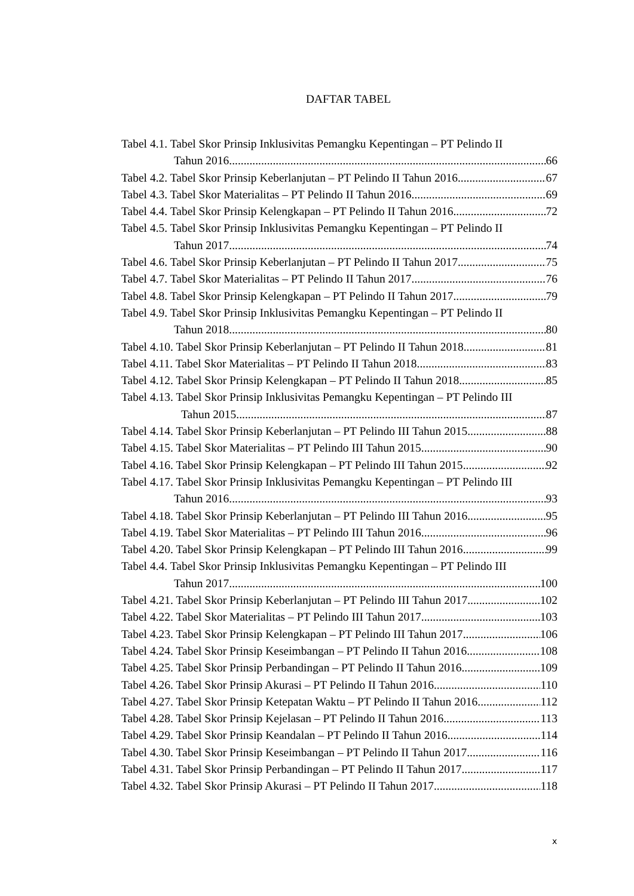DAFTAR TABEL
Tabel 4.1. Tabel Skor Prinsip Inklusivitas Pemangku Kepentingan – PT Pelindo II
Tahun 2016 66
Tabel 4.2. Tabel Skor Prinsip Keberlanjutan – PT Pelindo II Tahun 2016 67
Tabel 4.3. Tabel Skor Materialitas – PT Pelindo II Tahun 2016 69
Tabel 4.4. Tabel Skor Prinsip Kelengkapan – PT Pelindo II Tahun 2016 72
Tabel 4.5. Tabel Skor Prinsip Inklusivitas Pemangku Kepentingan – PT Pelindo II
Tahun 2017 74
Tabel 4.6. Tabel Skor Prinsip Keberlanjutan – PT Pelindo II Tahun 2017 75
Tabel 4.7. Tabel Skor Materialitas – PT Pelindo II Tahun 2017 76
Tabel 4.8. Tabel Skor Prinsip Kelengkapan – PT Pelindo II Tahun 2017 79
Tabel 4.9. Tabel Skor Prinsip Inklusivitas Pemangku Kepentingan – PT Pelindo II
Tahun 2018 80
Tabel 4.10. Tabel Skor Prinsip Keberlanjutan – PT Pelindo II Tahun 2018 81
Tabel 4.11. Tabel Skor Materialitas – PT Pelindo II Tahun 2018 83
Tabel 4.12. Tabel Skor Prinsip Kelengkapan – PT Pelindo II Tahun 2018 85
Tabel 4.13. Tabel Skor Prinsip Inklusivitas Pemangku Kepentingan – PT Pelindo III
Tahun 2015 87
Tabel 4.14. Tabel Skor Prinsip Keberlanjutan – PT Pelindo III Tahun 2015 88
Tabel 4.15. Tabel Skor Materialitas – PT Pelindo III Tahun 2015 90
Tabel 4.16. Tabel Skor Prinsip Kelengkapan – PT Pelindo III Tahun 2015 92
Tabel 4.17. Tabel Skor Prinsip Inklusivitas Pemangku Kepentingan – PT Pelindo III
Tahun 2016 93
Tabel 4.18. Tabel Skor Prinsip Keberlanjutan – PT Pelindo III Tahun 2016 95
Tabel 4.19. Tabel Skor Materialitas – PT Pelindo III Tahun 2016 96
Tabel 4.20. Tabel Skor Prinsip Kelengkapan – PT Pelindo III Tahun 2016 99
Tabel 4.4. Tabel Skor Prinsip Inklusivitas Pemangku Kepentingan – PT Pelindo III
Tahun 2017 100
Tabel 4.21. Tabel Skor Prinsip Keberlanjutan – PT Pelindo III Tahun 2017 102
Tabel 4.22. Tabel Skor Materialitas – PT Pelindo III Tahun 2017 103
Tabel 4.23. Tabel Skor Prinsip Kelengkapan – PT Pelindo III Tahun 2017 106
Tabel 4.24. Tabel Skor Prinsip Keseimbangan – PT Pelindo II Tahun 2016 108
Tabel 4.25. Tabel Skor Prinsip Perbandingan – PT Pelindo II Tahun 2016 109
Tabel 4.26. Tabel Skor Prinsip Akurasi – PT Pelindo II Tahun 2016 110
Tabel 4.27. Tabel Skor Prinsip Ketepatan Waktu – PT Pelindo II Tahun 2016 112
Tabel 4.28. Tabel Skor Prinsip Kejelasan – PT Pelindo II Tahun 2016 113
Tabel 4.29. Tabel Skor Prinsip Keandalan – PT Pelindo II Tahun 2016 114
Tabel 4.30. Tabel Skor Prinsip Keseimbangan – PT Pelindo II Tahun 2017 116
Tabel 4.31. Tabel Skor Prinsip Perbandingan – PT Pelindo II Tahun 2017 117
Tabel 4.32. Tabel Skor Prinsip Akurasi – PT Pelindo II Tahun 2017 118
x